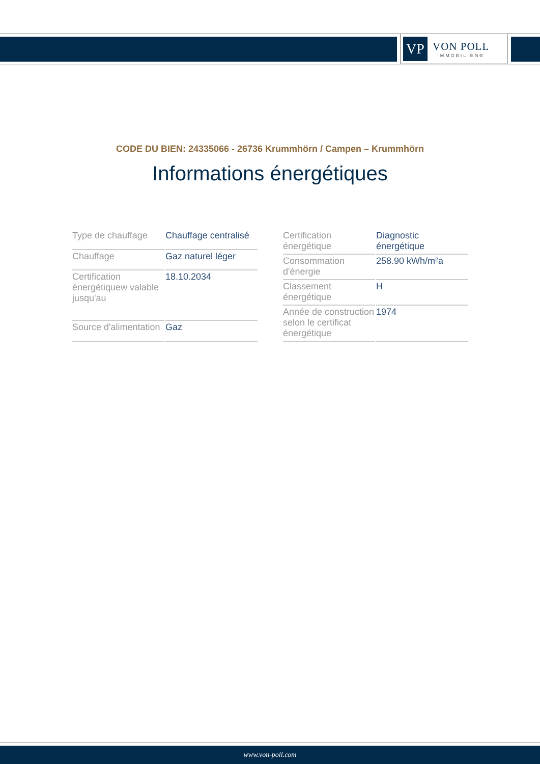VP
VON POLL
IMMOBILIEN®
CODE DU BIEN: 24335066 - 26736 Krummhörn / Campen – Krummhörn
Informations énergétiques
| Type de chauffage | Chauffage centralisé |
| Chauffage | Gaz naturel léger |
| Certification énergétiquew valable jusqu'au | 18.10.2034 |
| Source d'alimentation | Gaz |
| Certification énergétique | Diagnostic énergétique |
| Consommation d'énergie | 258.90 kWh/m²a |
| Classement énergétique | H |
| Année de construction selon le certificat énergétique | 1974 |
www.von-poll.com